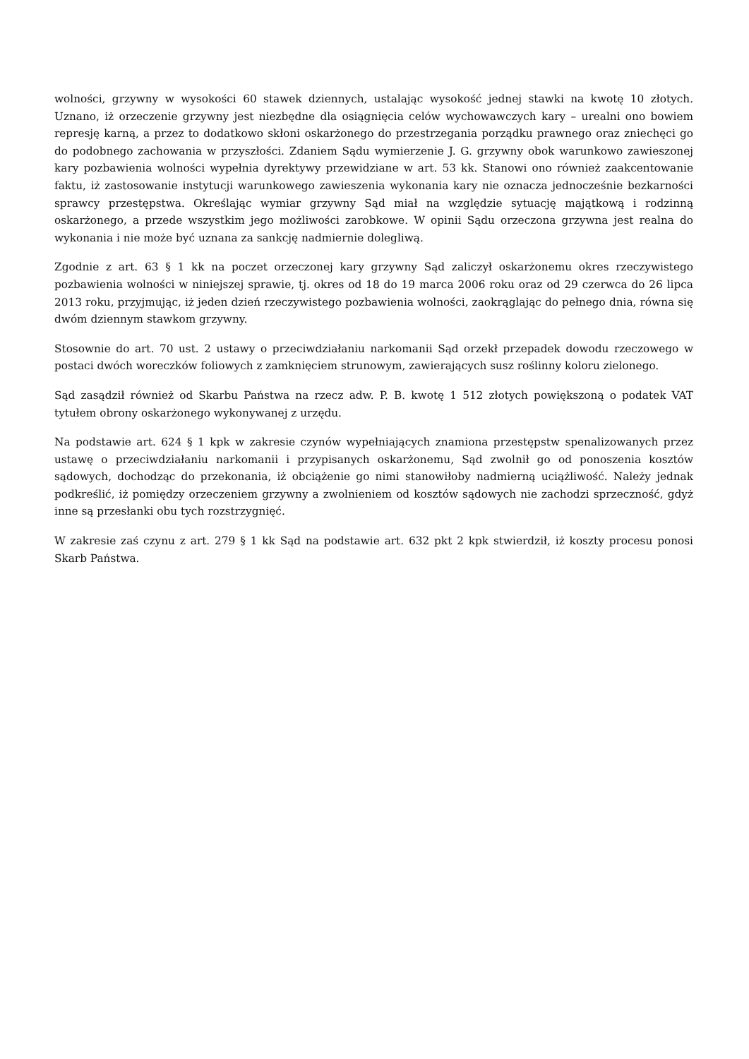wolności, grzywny w wysokości 60 stawek dziennych, ustalając wysokość jednej stawki na kwotę 10 złotych. Uznano, iż orzeczenie grzywny jest niezbędne dla osiągnięcia celów wychowawczych kary – urealni ono bowiem represję karną, a przez to dodatkowo skłoni oskarżonego do przestrzegania porządku prawnego oraz zniechęci go do podobnego zachowania w przyszłości. Zdaniem Sądu wymierzenie J. G. grzywny obok warunkowo zawieszonej kary pozbawienia wolności wypełnia dyrektywy przewidziane w art. 53 kk. Stanowi ono również zaakcentowanie faktu, iż zastosowanie instytucji warunkowego zawieszenia wykonania kary nie oznacza jednocześnie bezkarności sprawcy przestępstwa. Określając wymiar grzywny Sąd miał na względzie sytuację majątkową i rodzinną oskarżonego, a przede wszystkim jego możliwości zarobkowe. W opinii Sądu orzeczona grzywna jest realna do wykonania i nie może być uznana za sankcję nadmiernie dolegliwą.
Zgodnie z art. 63 § 1 kk na poczet orzeczonej kary grzywny Sąd zaliczył oskarżonemu okres rzeczywistego pozbawienia wolności w niniejszej sprawie, tj. okres od 18 do 19 marca 2006 roku oraz od 29 czerwca do 26 lipca 2013 roku, przyjmując, iż jeden dzień rzeczywistego pozbawienia wolności, zaokrąglając do pełnego dnia, równa się dwóm dziennym stawkom grzywny.
Stosownie do art. 70 ust. 2 ustawy o przeciwdziałaniu narkomanii Sąd orzekł przepadek dowodu rzeczowego w postaci dwóch woreczków foliowych z zamknięciem strunowym, zawierających susz roślinny koloru zielonego.
Sąd zasądził również od Skarbu Państwa na rzecz adw. P. B. kwotę 1 512 złotych powiększoną o podatek VAT tytułem obrony oskarżonego wykonywanej z urzędu.
Na podstawie art. 624 § 1 kpk w zakresie czynów wypełniających znamiona przestępstw spenalizowanych przez ustawę o przeciwdziałaniu narkomanii i przypisanych oskarżonemu, Sąd zwolnił go od ponoszenia kosztów sądowych, dochodząc do przekonania, iż obciążenie go nimi stanowiłoby nadmierną uciążliwość. Należy jednak podkreślić, iż pomiędzy orzeczeniem grzywny a zwolnieniem od kosztów sądowych nie zachodzi sprzeczność, gdyż inne są przesłanki obu tych rozstrzygnięć.
W zakresie zaś czynu z art. 279 § 1 kk Sąd na podstawie art. 632 pkt 2 kpk stwierdził, iż koszty procesu ponosi Skarb Państwa.